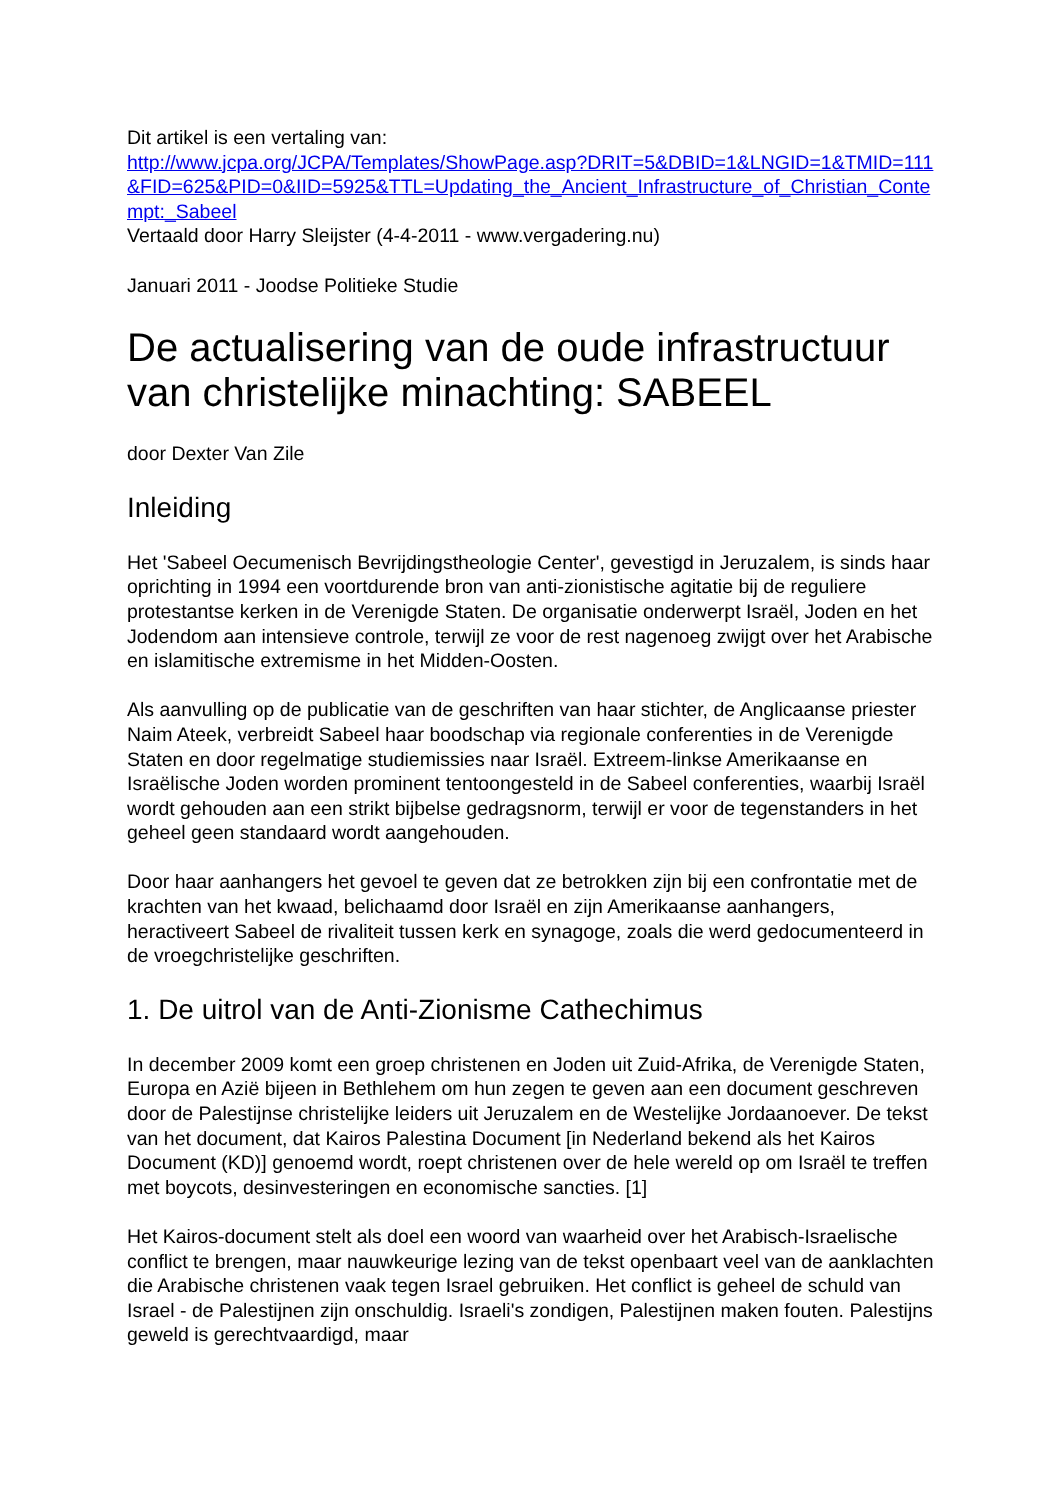Dit artikel is een vertaling van:
http://www.jcpa.org/JCPA/Templates/ShowPage.asp?DRIT=5&DBID=1&LNGID=1&TMID=111&FID=625&PID=0&IID=5925&TTL=Updating_the_Ancient_Infrastructure_of_Christian_Contempt:_Sabeel
Vertaald door Harry Sleijster (4-4-2011 - www.vergadering.nu)
Januari 2011 - Joodse Politieke Studie
De actualisering van de oude infrastructuur van christelijke minachting: SABEEL
door Dexter Van Zile
Inleiding
Het 'Sabeel Oecumenisch Bevrijdingstheologie Center', gevestigd in Jeruzalem, is sinds haar oprichting in 1994 een voortdurende bron van anti-zionistische agitatie bij de reguliere protestantse kerken in de Verenigde Staten. De organisatie onderwerpt Israël, Joden en het Jodendom aan intensieve controle, terwijl ze voor de rest nagenoeg zwijgt over het Arabische en islamitische extremisme in het Midden-Oosten.
Als aanvulling op de publicatie van de geschriften van haar stichter, de Anglicaanse priester Naim Ateek, verbreidt Sabeel haar boodschap via regionale conferenties in de Verenigde Staten en door regelmatige studiemissies naar Israël. Extreem-linkse Amerikaanse en Israëlische Joden worden prominent tentoongesteld in de Sabeel conferenties, waarbij Israël wordt gehouden aan een strikt bijbelse gedragsnorm, terwijl er voor de tegenstanders in het geheel geen standaard wordt aangehouden.
Door haar aanhangers het gevoel te geven dat ze betrokken zijn bij een confrontatie met de krachten van het kwaad, belichaamd door Israël en zijn Amerikaanse aanhangers, heractiveert Sabeel de rivaliteit tussen kerk en synagoge, zoals die werd gedocumenteerd in de vroegchristelijke geschriften.
1. De uitrol van de Anti-Zionisme Cathechimus
In december 2009 komt een groep christenen en Joden uit Zuid-Afrika, de Verenigde Staten, Europa en Azië bijeen in Bethlehem om hun zegen te geven aan een document geschreven door de Palestijnse christelijke leiders uit Jeruzalem en de Westelijke Jordaanoever. De tekst van het document, dat Kairos Palestina Document [in Nederland bekend als het Kairos Document (KD)] genoemd wordt, roept christenen over de hele wereld op om Israël te treffen met boycots, desinvesteringen en economische sancties. [1]
Het Kairos-document stelt als doel een woord van waarheid over het Arabisch-Israelische conflict te brengen, maar nauwkeurige lezing van de tekst openbaart veel van de aanklachten die Arabische christenen vaak tegen Israel gebruiken. Het conflict is geheel de schuld van Israel - de Palestijnen zijn onschuldig. Israeli's zondigen, Palestijnen maken fouten. Palestijns geweld is gerechtvaardigd, maar